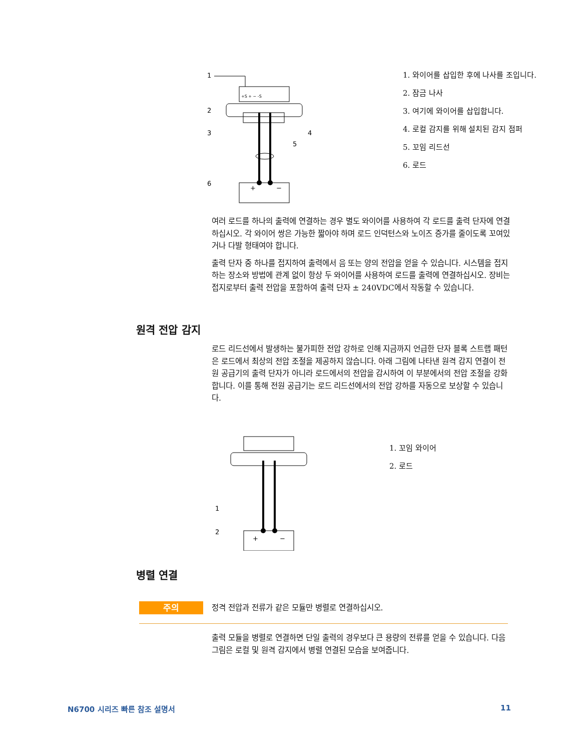1
2
3
4
5
6
+S + − -S
+
−
1. 와이어를 삽입한 후에 나사를 조입니다.
2. 잠금 나사
3. 여기에 와이어를 삽입합니다.
4. 로컬 감지를 위해 설치된 감지 점퍼
5. 꼬임 리드선
6. 로드
여러 로드를 하나의 출력에 연결하는 경우 별도 와이어를 사용하여 각 로드를 출력 단자에 연결하십시오. 각 와이어 쌍은 가능한 짧아야 하며 로드 인덕턴스와 노이즈 증가를 줄이도록 꼬여있거나 다발 형태여야 합니다.
출력 단자 중 하나를 접지하여 출력에서 음 또는 양의 전압을 얻을 수 있습니다. 시스템을 접지하는 장소와 방법에 관계 없이 항상 두 와이어를 사용하여 로드를 출력에 연결하십시오. 장비는 접지로부터 출력 전압을 포함하여 출력 단자 ± 240VDC에서 작동할 수 있습니다.
원격 전압 감지
로드 리드선에서 발생하는 불가피한 전압 강하로 인해 지금까지 언급한 단자 블록 스트랩 패턴은 로드에서 최상의 전압 조절을 제공하지 않습니다. 아래 그림에 나타낸 원격 감지 연결이 전원 공급기의 출력 단자가 아니라 로드에서의 전압을 감시하여 이 부분에서의 전압 조절을 강화합니다. 이를 통해 전원 공급기는 로드 리드선에서의 전압 강하를 자동으로 보상할 수 있습니다.
1
2
+
−
1. 꼬임 와이어
2. 로드
병렬 연결
주의 정격 전압과 전류가 같은 모듈만 병렬로 연결하십시오.
출력 모듈을 병렬로 연결하면 단일 출력의 경우보다 큰 용량의 전류를 얻을 수 있습니다. 다음 그림은 로컬 및 원격 감지에서 병렬 연결된 모습을 보여줍니다.
N6700 시리즈 빠른 참조 설명서 11